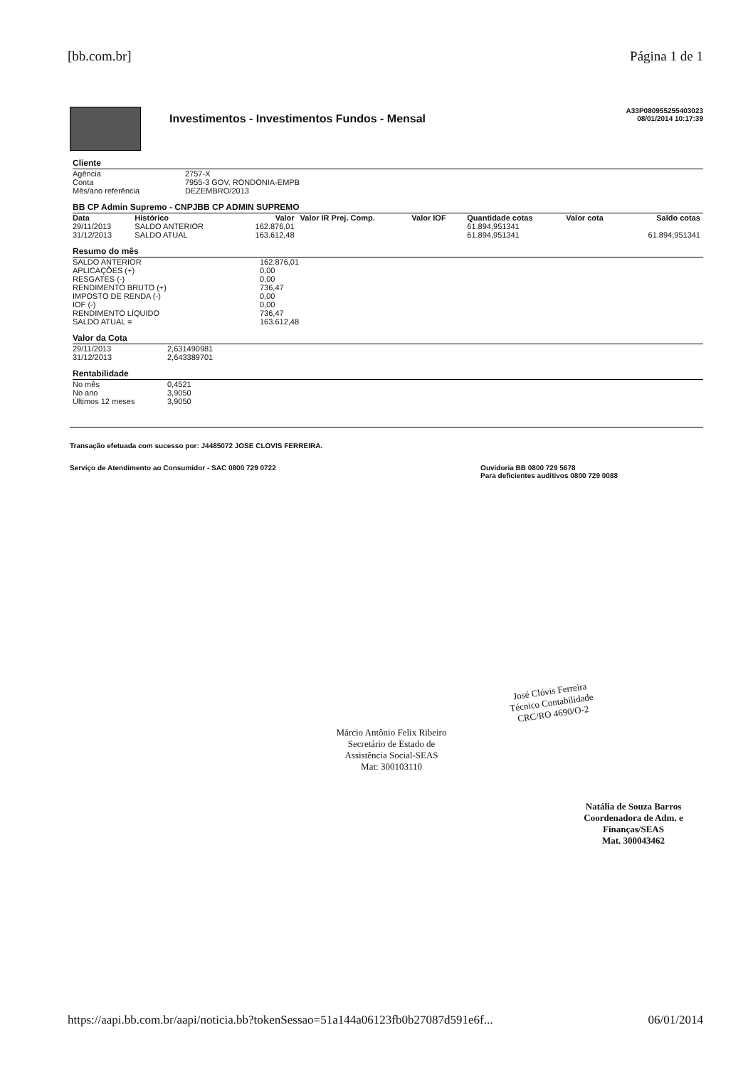[bb.com.br] Página 1 de 1
Investimentos - Investimentos Fundos - Mensal
A33P080955255403023
08/01/2014 10:17:39
Cliente
| Agência | 2757-X |
| Conta | 7955-3 GOV. RONDONIA-EMPB |
| Mês/ano referência | DEZEMBRO/2013 |
BB CP Admin Supremo - CNPJBB CP ADMIN SUPREMO
| Data | Histórico | Valor | Valor IR Prej. Comp. | Valor IOF | Quantidade cotas | Valor cota | Saldo cotas |
| --- | --- | --- | --- | --- | --- | --- | --- |
| 29/11/2013 | SALDO ANTERIOR | 162.876,01 | | | 61.894,951341 | | |
| 31/12/2013 | SALDO ATUAL | 163.612,48 | | | 61.894,951341 | | 61.894,951341 |
Resumo do mês
| SALDO ANTERIOR | 162.876,01 |
| APLICAÇÕES (+) | 0,00 |
| RESGATES (-) | 0,00 |
| RENDIMENTO BRUTO (+) | 736,47 |
| IMPOSTO DE RENDA (-) | 0,00 |
| IOF (-) | 0,00 |
| RENDIMENTO LÍQUIDO | 736,47 |
| SALDO ATUAL = | 163.612,48 |
Valor da Cota
| 29/11/2013 | 2,631490981 |
| 31/12/2013 | 2,643389701 |
Rentabilidade
| No mês | 0,4521 |
| No ano | 3,9050 |
| Últimos 12 meses | 3,9050 |
Transação efetuada com sucesso por: J4485072 JOSE CLOVIS FERREIRA.
Serviço de Atendimento ao Consumidor - SAC 0800 729 0722 Ouvidoria BB 0800 729 5678
Para deficientes auditivos 0800 729 0088
José Clóvis Ferreira
Técnico Contabilidade
CRC/RO 4690/O-2
Márcio Antônio Felix Ribeiro
Secretário de Estado de Assistência Social-SEAS
Mat: 300103110
Natália de Souza Barros
Coordenadora de Adm. e Finanças/SEAS
Mat. 300043462
https://aapi.bb.com.br/aapi/noticia.bb?tokenSessao=51a144a06123fb0b27087d591e6f... 06/01/2014